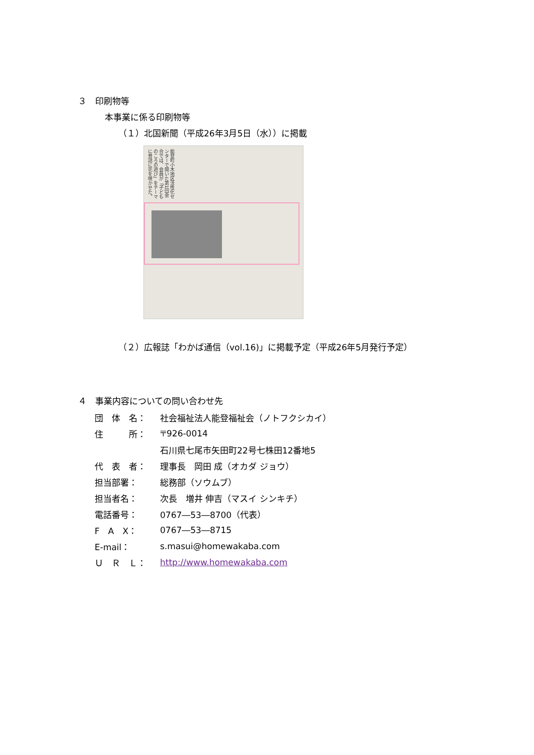３　印刷物等
本事業に係る印刷物等
（１）北国新聞（平成26年3月5日（水））に掲載
能登町小木地区活性化センターで開いた第1回会合では、会員が「子どものころの遊び」をテーマに昔話に花を咲かせた。
（２）広報誌「わかば通信（vol.16)」に掲載予定（平成26年5月発行予定）
４　事業内容についての問い合わせ先
| 団 体 名： | 社会福祉法人能登福祉会（ノトフクシカイ） |
| 住 所： | 〒926-0014 |
| | 石川県七尾市矢田町22号七株田12番地5 |
| 代 表 者： | 理事長 岡田 成（オカダ ジョウ） |
| 担当部署： | 総務部（ソウムブ） |
| 担当者名： | 次長 増井 伸吉（マスイ シンキチ） |
| 電話番号： | 0767―53―8700（代表） |
| F A X： | 0767―53―8715 |
| E-mail： | s.masui@homewakaba.com |
| Ｕ Ｒ Ｌ： | http://www.homewakaba.com |